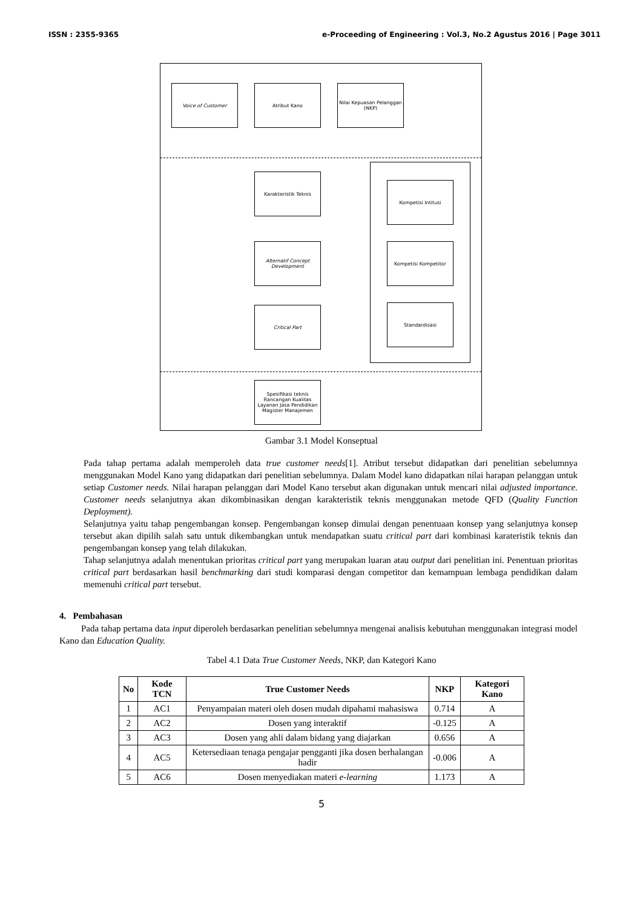ISSN : 2355-9365 e-Proceeding of Engineering : Vol.3, No.2 Agustus 2016 | Page 3011
Voice of Customer Atribut Kano
Nilai Kepuasan Pelanggan (NKP)
Karakteristik Teknis
Alternatif Concept Development
Critical Part
Kompetisi Intitusi
Kompetisi Kompetitor
Standardisasi
Spesifikasi teknis Rancangan Kualitas Layanan Jasa Pendidikan Magister Manajemen
Gambar 3.1 Model Konseptual
Pada tahap pertama adalah memperoleh data true customer needs[1]. Atribut tersebut didapatkan dari penelitian sebelumnya menggunakan Model Kano yang didapatkan dari penelitian sebelumnya. Dalam Model kano didapatkan nilai harapan pelanggan untuk setiap Customer needs. Nilai harapan pelanggan dari Model Kano tersebut akan digunakan untuk mencari nilai adjusted importance. Customer needs selanjutnya akan dikombinasikan dengan karakteristik teknis menggunakan metode QFD (Quality Function Deployment).
Selanjutnya yaitu tahap pengembangan konsep. Pengembangan konsep dimulai dengan penentuaan konsep yang selanjutnya konsep tersebut akan dipilih salah satu untuk dikembangkan untuk mendapatkan suatu critical part dari kombinasi karateristik teknis dan pengembangan konsep yang telah dilakukan.
Tahap selanjutnya adalah menentukan prioritas critical part yang merupakan luaran atau output dari penelitian ini. Penentuan prioritas critical part berdasarkan hasil benchmarking dari studi komparasi dengan competitor dan kemampuan lembaga pendidikan dalam memenuhi critical part tersebut.
4. Pembahasan
Pada tahap pertama data input diperoleh berdasarkan penelitian sebelumnya mengenai analisis kebutuhan menggunakan integrasi model Kano dan Education Quality.
Tabel 4.1 Data True Customer Needs, NKP, dan Kategori Kano
| No | Kode TCN | True Customer Needs | NKP | Kategori Kano |
| --- | --- | --- | --- | --- |
| 1 | AC1 | Penyampaian materi oleh dosen mudah dipahami mahasiswa | 0.714 | A |
| 2 | AC2 | Dosen yang interaktif | -0.125 | A |
| 3 | AC3 | Dosen yang ahli dalam bidang yang diajarkan | 0.656 | A |
| 4 | AC5 | Ketersediaan tenaga pengajar pengganti jika dosen berhalangan hadir | -0.006 | A |
| 5 | AC6 | Dosen menyediakan materi e-learning | 1.173 | A |
5